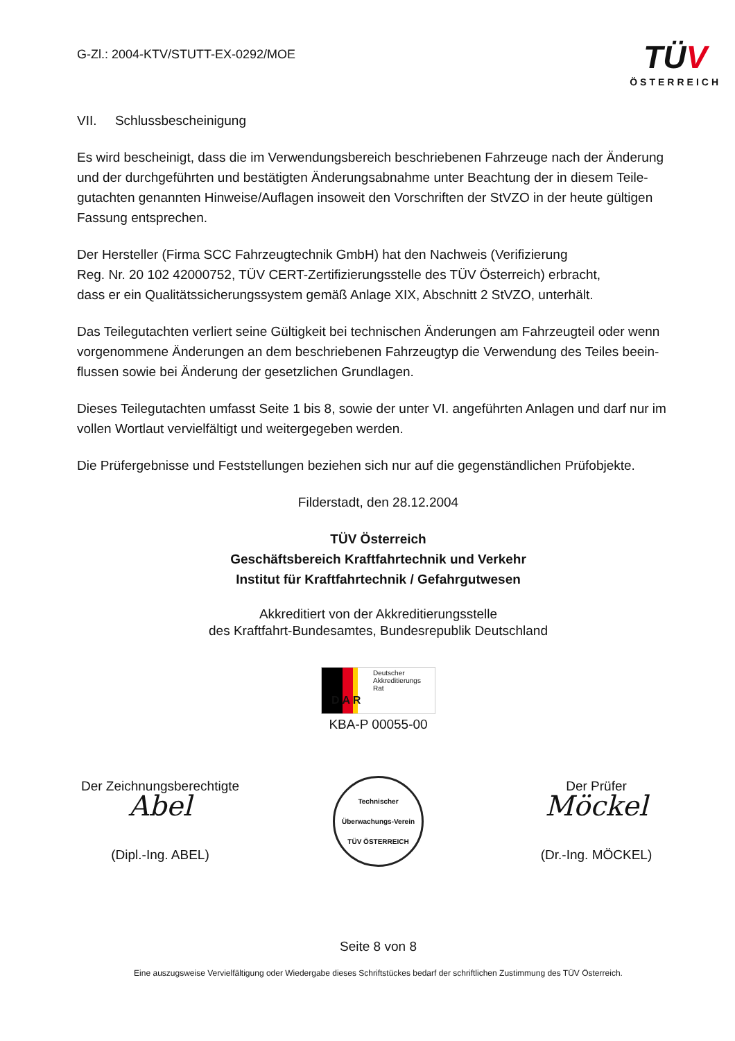G-Zl.: 2004-KTV/STUTT-EX-0292/MOE
TÜV
ÖSTERREICH
VII. Schlussbescheinigung
Es wird bescheinigt, dass die im Verwendungsbereich beschriebenen Fahrzeuge nach der Änderung und der durchgeführten und bestätigten Änderungsabnahme unter Beachtung der in diesem Teile-gutachten genannten Hinweise/Auflagen insoweit den Vorschriften der StVZO in der heute gültigen Fassung entsprechen.
Der Hersteller (Firma SCC Fahrzeugtechnik GmbH) hat den Nachweis (Verifizierung
Reg. Nr. 20 102 42000752, TÜV CERT-Zertifizierungsstelle des TÜV Österreich) erbracht,
dass er ein Qualitätssicherungssystem gemäß Anlage XIX, Abschnitt 2 StVZO, unterhält.
Das Teilegutachten verliert seine Gültigkeit bei technischen Änderungen am Fahrzeugteil oder wenn vorgenommene Änderungen an dem beschriebenen Fahrzeugtyp die Verwendung des Teiles beein-flussen sowie bei Änderung der gesetzlichen Grundlagen.
Dieses Teilegutachten umfasst Seite 1 bis 8, sowie der unter VI. angeführten Anlagen und darf nur im vollen Wortlaut vervielfältigt und weitergegeben werden.
Die Prüfergebnisse und Feststellungen beziehen sich nur auf die gegenständlichen Prüfobjekte.
Filderstadt, den 28.12.2004
TÜV Österreich
Geschäftsbereich Kraftfahrtechnik und Verkehr
Institut für Kraftfahrtechnik / Gefahrgutwesen
Akkreditiert von der Akkreditierungsstelle
des Kraftfahrt-Bundesamtes, Bundesrepublik Deutschland
Deutscher Akkreditierungs Rat D A R
KBA-P 00055-00
Der Zeichnungsberechtigte
Abel
(Dipl.-Ing. ABEL)
Technischer Überwachungs-Verein
TÜV ÖSTERREICH
Der Prüfer
Möckel
(Dr.-Ing. MÖCKEL)
Seite 8 von 8
Eine auszugsweise Vervielfältigung oder Wiedergabe dieses Schriftstückes bedarf der schriftlichen Zustimmung des TÜV Österreich.